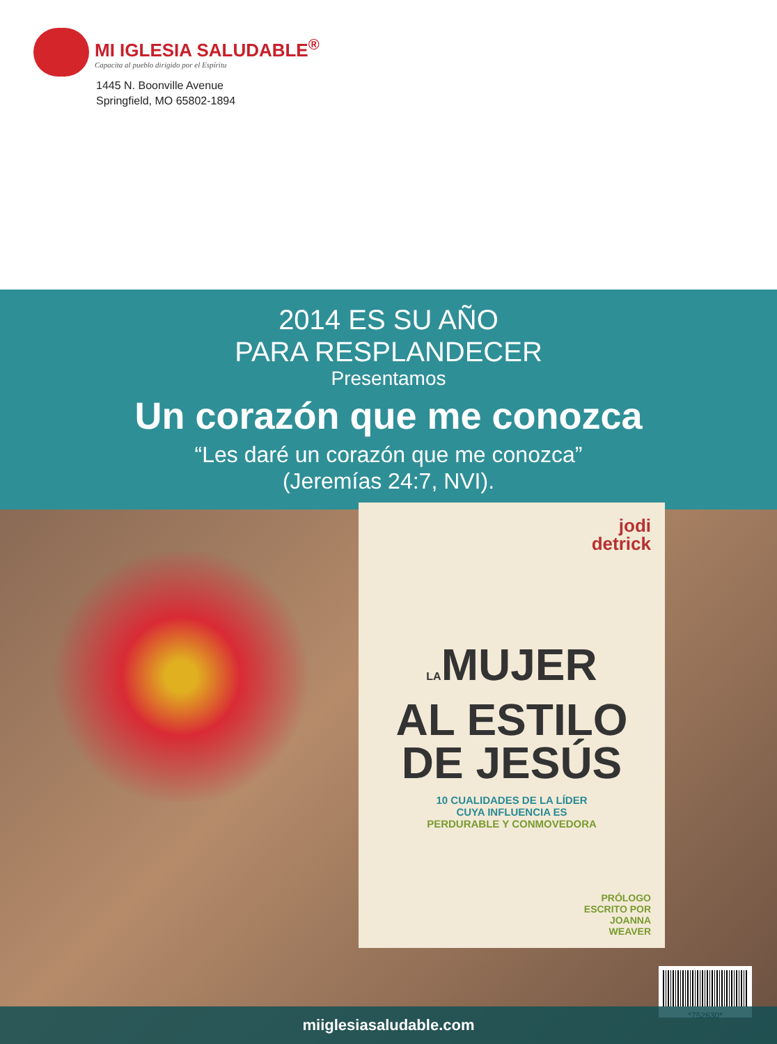MI IGLESIA SALUDABLE<sup>®</sup>
Capacita al pueblo dirigido por el Espíritu
1445 N. Boonville Avenue
Springfield, MO 65802-1894
2014 ES SU AÑO
PARA RESPLANDECER
Presentamos
Un corazón que me conozca
“Les daré un corazón que me conozca”
(Jeremías 24:7, NVI).
jodi
detrick
LAMUJER
AL ESTILO
DE JESÚS
10 CUALIDADES DE LA LÍDER
CUYA INFLUENCIA ES
PERDURABLE Y CONMOVEDORA
PRÓLOGO
ESCRITO POR
JOANNA
WEAVER
*752630*
miiglesiasaludable.com